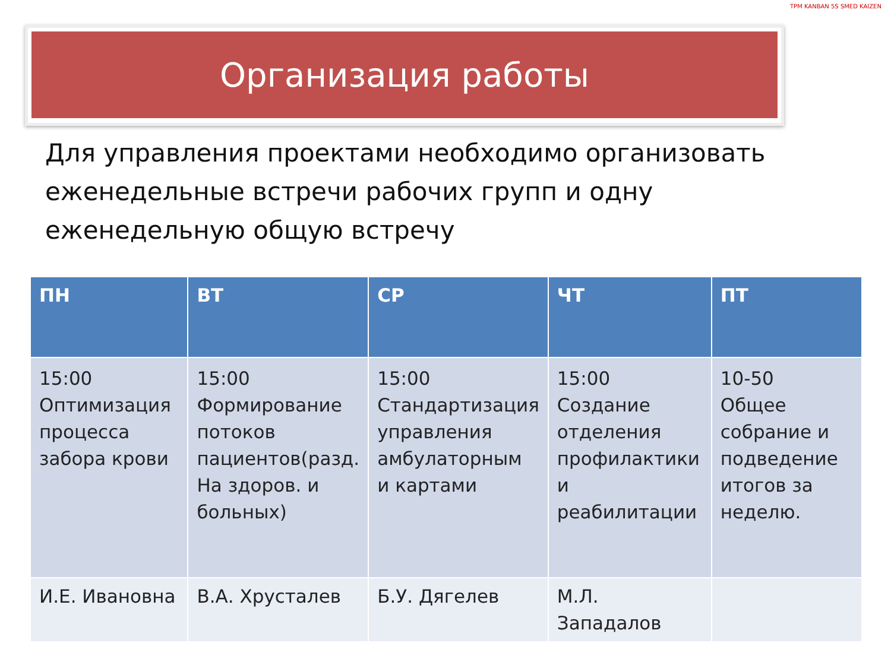Организация работы
TPM KANBAN 5S SMED KAIZEN
Для управления проектами необходимо организовать еженедельные встречи рабочих групп и одну еженедельную общую встречу
| ПН | ВТ | СР | ЧТ | ПТ |
| --- | --- | --- | --- | --- |
| 15:00 Оптимизация процесса забора крови | 15:00 Формирование потоков пациентов(разд. На здоров. и больных) | 15:00 Стандартизация управления амбулаторным и картами | 15:00 Создание отделения профилактики и реабилитации | 10-50 Общее собрание и подведение итогов за неделю. |
| И.Е. Ивановна | В.А. Хрусталев | Б.У. Дягелев | М.Л. Западалов | |